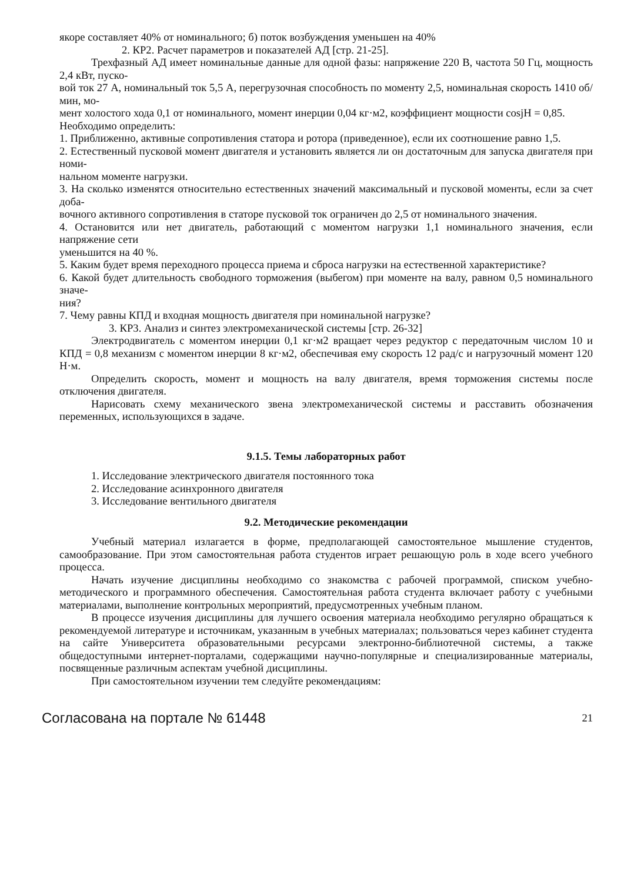якоре составляет 40% от номинального; б) поток возбуждения уменьшен на 40%
2. КР2. Расчет параметров и показателей АД [стр. 21-25].
Трехфазный АД имеет номинальные данные для одной фазы: напряжение 220 В, частота 50 Гц, мощность 2,4 кВт, пуско-
вой ток 27 А, номинальный ток 5,5 А, перегрузочная способность по моменту 2,5, номинальная скорость 1410 об/мин, мо-
мент холостого хода 0,1 от номинального, момент инерции 0,04 кг·м2, коэффициент мощности cosjН = 0,85.
Необходимо определить:
1. Приближенно, активные сопротивления статора и ротора (приведенное), если их соотношение равно 1,5.
2. Естественный пусковой момент двигателя и установить является ли он достаточным для запуска двигателя при номи-
нальном моменте нагрузки.
3. На сколько изменятся относительно естественных значений максимальный и пусковой моменты, если за счет доба-
вочного активного сопротивления в статоре пусковой ток ограничен до 2,5 от номинального значения.
4. Остановится или нет двигатель, работающий с моментом нагрузки 1,1 номинального значения, если напряжение сети
уменьшится на 40 %.
5. Каким будет время переходного процесса приема и сброса нагрузки на естественной характеристике?
6. Какой будет длительность свободного торможения (выбегом) при моменте на валу, равном 0,5 номинального значе-
ния?
7. Чему равны КПД и входная мощность двигателя при номинальной нагрузке?
3. КР3. Анализ и синтез электромеханической системы [стр. 26-32]
Электродвигатель с моментом инерции 0,1 кг·м2 вращает через редуктор с передаточным числом 10 и КПД = 0,8 механизм с моментом инерции 8 кг·м2, обеспечивая ему скорость 12 рад/с и нагрузочный момент 120 Н·м.
Определить скорость, момент и мощность на валу двигателя, время торможения системы после отключения двигателя.
Нарисовать схему механического звена электромеханической системы и расставить обозначения переменных, использующихся в задаче.
9.1.5. Темы лабораторных работ
1. Исследование электрического двигателя постоянного тока
2. Исследование асинхронного двигателя
3. Исследование вентильного двигателя
9.2. Методические рекомендации
Учебный материал излагается в форме, предполагающей самостоятельное мышление студентов, самообразование. При этом самостоятельная работа студентов играет решающую роль в ходе всего учебного процесса.
Начать изучение дисциплины необходимо со знакомства с рабочей программой, списком учебно-методического и программного обеспечения. Самостоятельная работа студента включает работу с учебными материалами, выполнение контрольных мероприятий, предусмотренных учебным планом.
В процессе изучения дисциплины для лучшего освоения материала необходимо регулярно обращаться к рекомендуемой литературе и источникам, указанным в учебных материалах; пользоваться через кабинет студента на сайте Университета образовательными ресурсами электронно-библиотечной системы, а также общедоступными интернет-порталами, содержащими научно-популярные и специализированные материалы, посвященные различным аспектам учебной дисциплины.
При самостоятельном изучении тем следуйте рекомендациям:
Согласована на портале № 61448 21